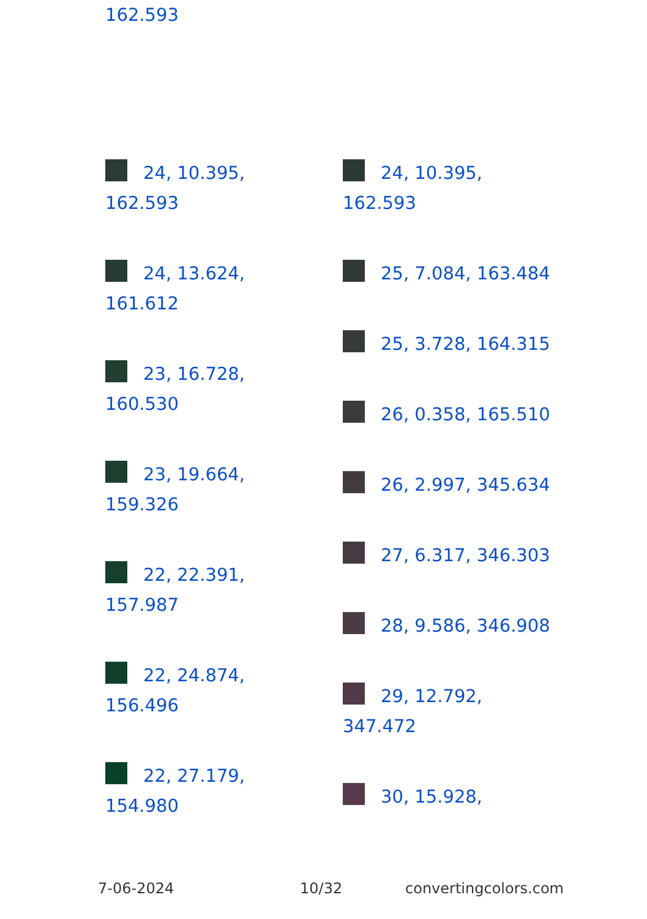162.593
24, 10.395, 162.593
24, 13.624, 161.612
23, 16.728, 160.530
23, 19.664, 159.326
22, 22.391, 157.987
22, 24.874, 156.496
22, 27.179, 154.980
24, 10.395, 162.593
25, 7.084, 163.484
25, 3.728, 164.315
26, 0.358, 165.510
26, 2.997, 345.634
27, 6.317, 346.303
28, 9.586, 346.908
29, 12.792, 347.472
30, 15.928,
7-06-2024 10/32 convertingcolors.com